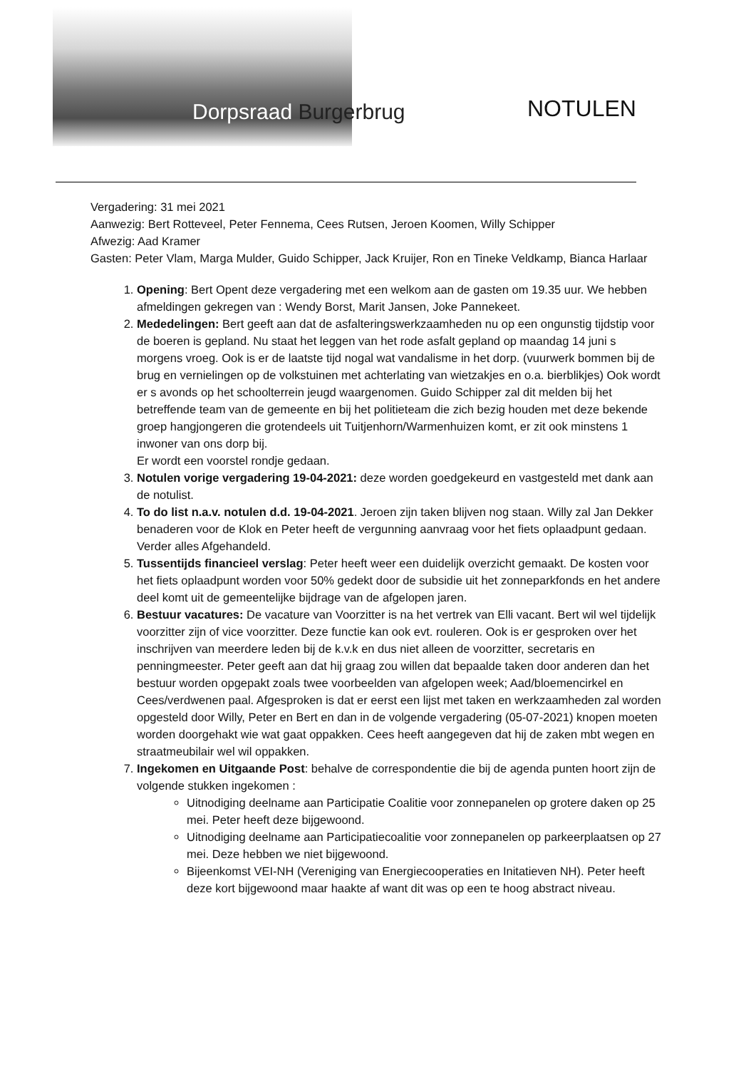Dorpsraad Burgerbrug NOTULEN
Vergadering: 31 mei 2021
Aanwezig: Bert Rotteveel, Peter Fennema, Cees Rutsen, Jeroen Koomen, Willy Schipper
Afwezig: Aad Kramer
Gasten: Peter Vlam, Marga Mulder, Guido Schipper, Jack Kruijer, Ron en Tineke Veldkamp, Bianca Harlaar
1. Opening: Bert Opent deze vergadering met een welkom aan de gasten om 19.35 uur. We hebben afmeldingen gekregen van : Wendy Borst, Marit Jansen, Joke Pannekeet.
2. Mededelingen: Bert geeft aan dat de asfalteringswerkzaamheden nu op een ongunstig tijdstip voor de boeren is gepland. Nu staat het leggen van het rode asfalt gepland op maandag 14 juni s morgens vroeg. Ook is er de laatste tijd nogal wat vandalisme in het dorp. (vuurwerk bommen bij de brug en vernielingen op de volkstuinen met achterlating van wietzakjes en o.a. bierblikjes) Ook wordt er s avonds op het schoolterrein jeugd waargenomen. Guido Schipper zal dit melden bij het betreffende team van de gemeente en bij het politieteam die zich bezig houden met deze bekende groep hangjongeren die grotendeels uit Tuitjenhorn/Warmenhuizen komt, er zit ook minstens 1 inwoner van ons dorp bij.
Er wordt een voorstel rondje gedaan.
3. Notulen vorige vergadering 19-04-2021: deze worden goedgekeurd en vastgesteld met dank aan de notulist.
4. To do list n.a.v. notulen d.d. 19-04-2021. Jeroen zijn taken blijven nog staan. Willy zal Jan Dekker benaderen voor de Klok en Peter heeft de vergunning aanvraag voor het fiets oplaadpunt gedaan. Verder alles Afgehandeld.
5. Tussentijds financieel verslag: Peter heeft weer een duidelijk overzicht gemaakt. De kosten voor het fiets oplaadpunt worden voor 50% gedekt door de subsidie uit het zonneparkfonds en het andere deel komt uit de gemeentelijke bijdrage van de afgelopen jaren.
6. Bestuur vacatures: De vacature van Voorzitter is na het vertrek van Elli vacant. Bert wil wel tijdelijk voorzitter zijn of vice voorzitter. Deze functie kan ook evt. rouleren. Ook is er gesproken over het inschrijven van meerdere leden bij de k.v.k en dus niet alleen de voorzitter, secretaris en penningmeester. Peter geeft aan dat hij graag zou willen dat bepaalde taken door anderen dan het bestuur worden opgepakt zoals twee voorbeelden van afgelopen week; Aad/bloemencirkel en Cees/verdwenen paal. Afgesproken is dat er eerst een lijst met taken en werkzaamheden zal worden opgesteld door Willy, Peter en Bert en dan in de volgende vergadering (05-07-2021) knopen moeten worden doorgehakt wie wat gaat oppakken. Cees heeft aangegeven dat hij de zaken mbt wegen en straatmeubilair wel wil oppakken.
7. Ingekomen en Uitgaande Post: behalve de correspondentie die bij de agenda punten hoort zijn de volgende stukken ingekomen :
Uitnodiging deelname aan Participatie Coalitie voor zonnepanelen op grotere daken op 25 mei. Peter heeft deze bijgewoond.
Uitnodiging deelname aan Participatiecoalitie voor zonnepanelen op parkeerplaatsen op 27 mei. Deze hebben we niet bijgewoond.
Bijeenkomst VEI-NH (Vereniging van Energiecooperaties en Initatieven NH). Peter heeft deze kort bijgewoond maar haakte af want dit was op een te hoog abstract niveau.